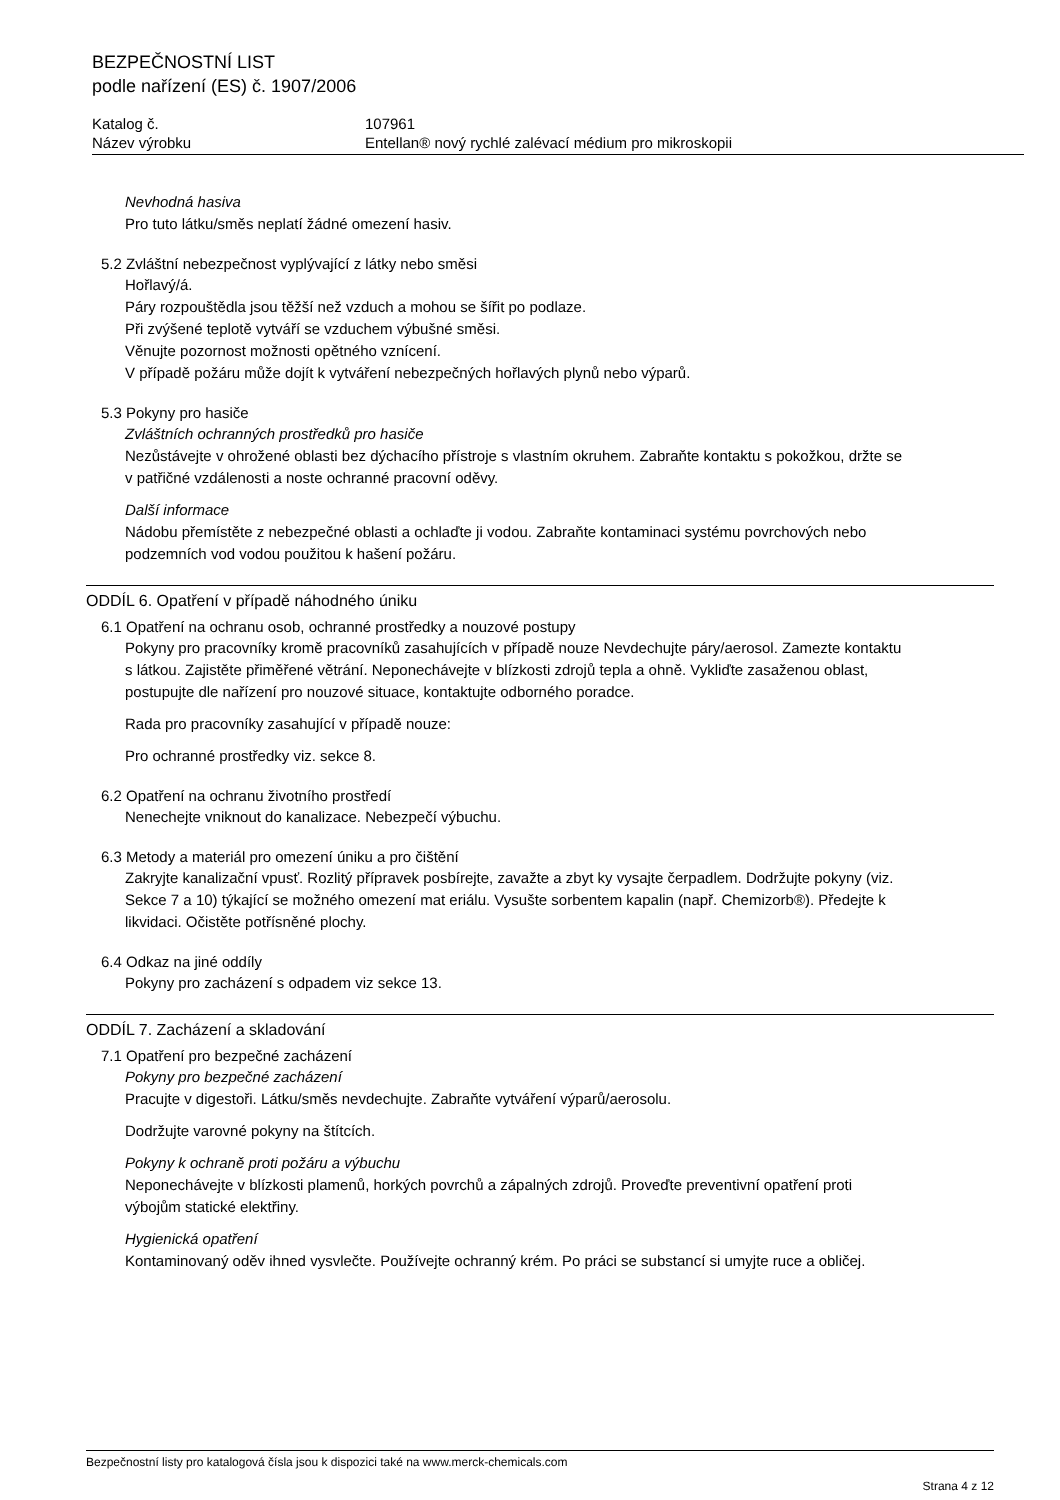BEZPEČNOSTNÍ LIST
podle nařízení (ES) č. 1907/2006
Katalog č.
Název výrobku
107961
Entellan® nový rychlé zalévací médium pro mikroskopii
Nevhodná hasiva
Pro tuto látku/směs neplatí žádné omezení hasiv.
5.2 Zvláštní nebezpečnost vyplývající z látky nebo směsi
Hořlavý/á.
Páry rozpouštědla jsou těžší než vzduch a mohou se šířit po podlaze.
Při zvýšené teplotě vytváří se vzduchem výbušné směsi.
Věnujte pozornost možnosti opětného vznícení.
V případě požáru může dojít k vytváření nebezpečných hořlavých plynů nebo výparů.
5.3 Pokyny pro hasiče
Zvláštních ochranných prostředků pro hasiče
Nezůstávejte v ohrožené oblasti bez dýchacího přístroje s vlastním okruhem. Zabraňte kontaktu s pokožkou, držte se v patřičné vzdálenosti a noste ochranné pracovní oděvy.
Další informace
Nádobu přemístěte z nebezpečné oblasti a ochlaďte ji vodou. Zabraňte kontaminaci systému povrchových nebo podzemních vod vodou použitou k hašení požáru.
ODDÍL 6. Opatření v případě náhodného úniku
6.1 Opatření na ochranu osob, ochranné prostředky a nouzové postupy
Pokyny pro pracovníky kromě pracovníků zasahujících v případě nouze Nevdechujte páry/aerosol. Zamezte kontaktu s látkou. Zajistěte přiměřené větrání. Neponechávejte v blízkosti zdrojů tepla a ohně. Vykliďte zasaženou oblast, postupujte dle nařízení pro nouzové situace, kontaktujte odborného poradce.
Rada pro pracovníky zasahující v případě nouze:
Pro ochranné prostředky viz. sekce 8.
6.2 Opatření na ochranu životního prostředí
Nenechejte vniknout do kanalizace. Nebezpečí výbuchu.
6.3 Metody a materiál pro omezení úniku a pro čištění
Zakryjte kanalizační vpusť. Rozlitý přípravek posbírejte, zavažte a zbyt ky vysajte čerpadlem. Dodržujte pokyny (viz. Sekce 7 a 10) týkající se možného omezení mat eriálu. Vysušte sorbentem kapalin (např. Chemizorb®). Předejte k likvidaci. Očistěte potřísněné plochy.
6.4 Odkaz na jiné oddíly
Pokyny pro zacházení s odpadem viz sekce 13.
ODDÍL 7. Zacházení a skladování
7.1 Opatření pro bezpečné zacházení
Pokyny pro bezpečné zacházení
Pracujte v digestoři. Látku/směs nevdechujte. Zabraňte vytváření výparů/aerosolu.
Dodržujte varovné pokyny na štítcích.
Pokyny k ochraně proti požáru a výbuchu
Neponechávejte v blízkosti plamenů, horkých povrchů a zápalných zdrojů. Proveďte preventivní opatření proti výbojům statické elektřiny.
Hygienická opatření
Kontaminovaný oděv ihned vysvlečte. Používejte ochranný krém. Po práci se substancí si umyjte ruce a obličej.
Bezpečnostní listy pro katalogová čísla jsou k dispozici také na www.merck-chemicals.com
Strana 4 z 12